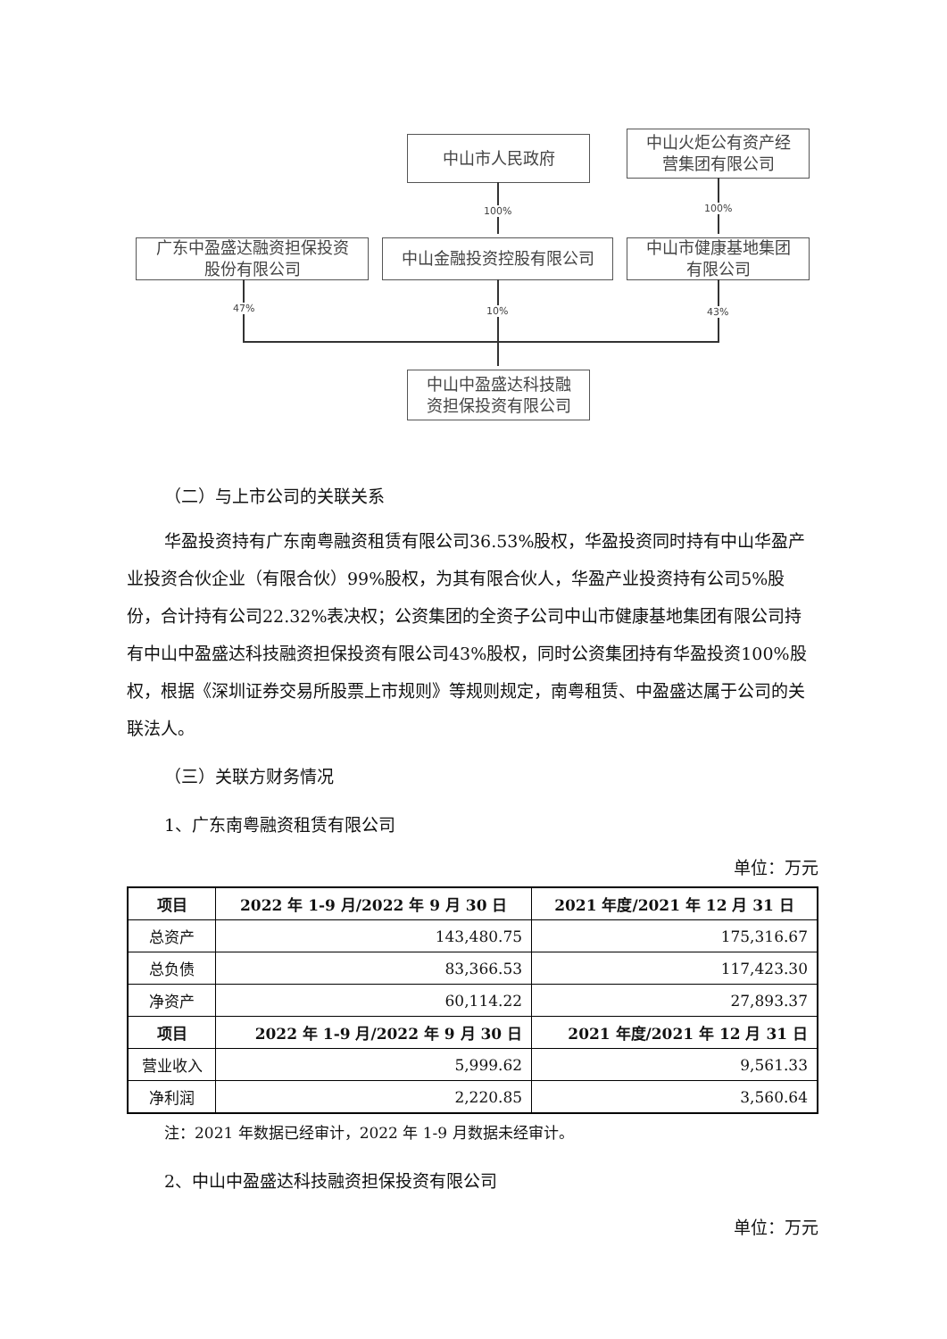中山市人民政府
中山火炬公有资产经
营集团有限公司
广东中盈盛达融资担保投资
股份有限公司
中山金融投资控股有限公司
中山市健康基地集团
有限公司
中山中盈盛达科技融
资担保投资有限公司
100% 100%
47% 10% 43%
（二）与上市公司的关联关系
华盈投资持有广东南粤融资租赁有限公司36.53%股权，华盈投资同时持有中山华盈产业投资合伙企业（有限合伙）99%股权，为其有限合伙人，华盈产业投资持有公司5%股份，合计持有公司22.32%表决权；公资集团的全资子公司中山市健康基地集团有限公司持有中山中盈盛达科技融资担保投资有限公司43%股权，同时公资集团持有华盈投资100%股权，根据《深圳证券交易所股票上市规则》等规则规定，南粤租赁、中盈盛达属于公司的关联法人。
（三）关联方财务情况
1、广东南粤融资租赁有限公司
单位：万元
| 项目 | 2022 年 1-9 月/2022 年 9 月 30 日 | 2021 年度/2021 年 12 月 31 日 |
| --- | --- | --- |
| 总资产 | 143,480.75 | 175,316.67 |
| 总负债 | 83,366.53 | 117,423.30 |
| 净资产 | 60,114.22 | 27,893.37 |
| 项目 | 2022 年 1-9 月/2022 年 9 月 30 日 | 2021 年度/2021 年 12 月 31 日 |
| 营业收入 | 5,999.62 | 9,561.33 |
| 净利润 | 2,220.85 | 3,560.64 |
注：2021 年数据已经审计，2022 年 1-9 月数据未经审计。
2、中山中盈盛达科技融资担保投资有限公司
单位：万元